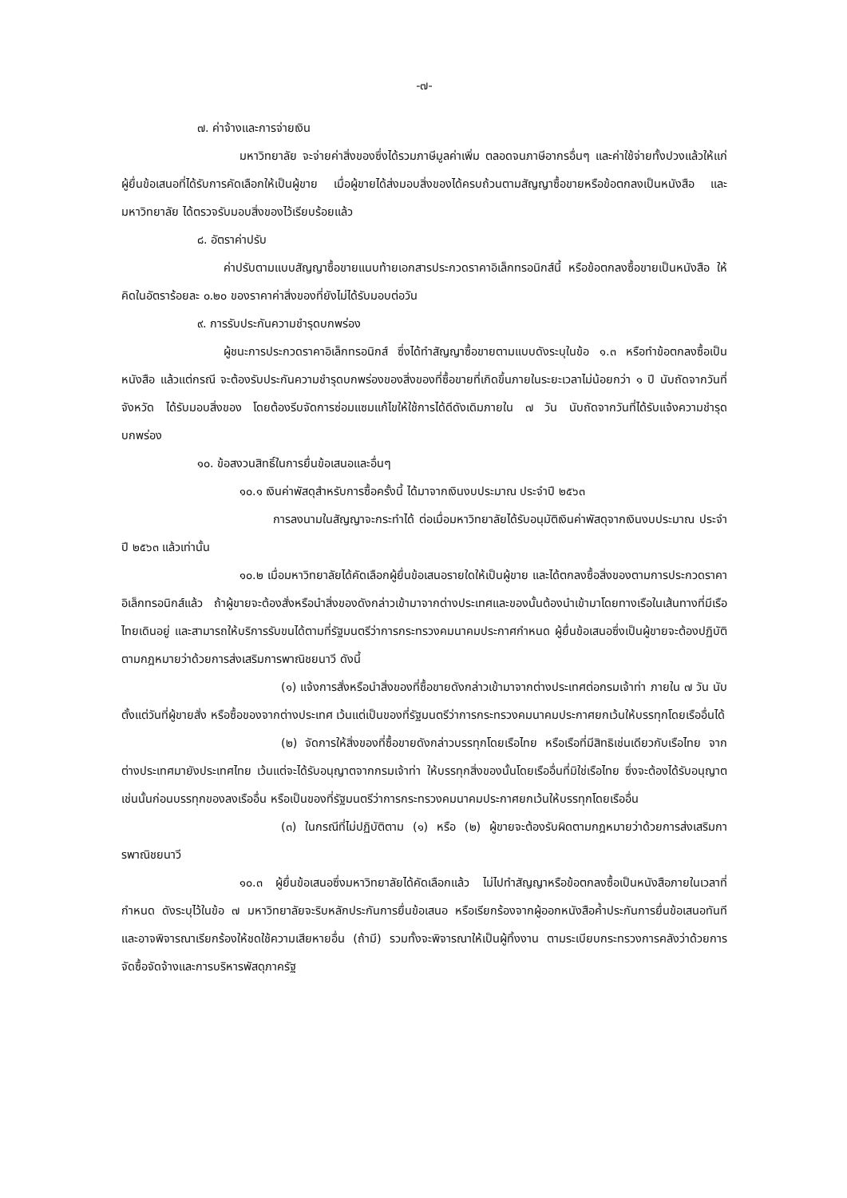-๗-
๗. ค่าจ้างและการจ่ายเงิน
มหาวิทยาลัย จะจ่ายค่าสิ่งของซึ่งได้รวมภาษีมูลค่าเพิ่ม ตลอดจนภาษีอากรอื่นๆ และค่าใช้จ่ายทั้งปวงแล้วให้แก่ผู้ยื่นข้อเสนอที่ได้รับการคัดเลือกให้เป็นผู้ขาย เมื่อผู้ขายได้ส่งมอบสิ่งของได้ครบถ้วนตามสัญญาซื้อขายหรือข้อตกลงเป็นหนังสือ และมหาวิทยาลัย ได้ตรวจรับมอบสิ่งของไว้เรียบร้อยแล้ว
๘. อัตราค่าปรับ
ค่าปรับตามแบบสัญญาซื้อขายแนบท้ายเอกสารประกวดราคาอิเล็กทรอนิกส์นี้ หรือข้อตกลงซื้อขายเป็นหนังสือ ให้คิดในอัตราร้อยละ ๐.๒๐ ของราคาค่าสิ่งของที่ยังไม่ได้รับมอบต่อวัน
๙. การรับประกันความชำรุดบกพร่อง
ผู้ชนะการประกวดราคาอิเล็กทรอนิกส์ ซึ่งได้ทำสัญญาซื้อขายตามแบบดังระบุในข้อ ๑.๓ หรือทำข้อตกลงซื้อเป็นหนังสือ แล้วแต่กรณี จะต้องรับประกันความชำรุดบกพร่องของสิ่งของที่ซื้อขายที่เกิดขึ้นภายในระยะเวลาไม่น้อยกว่า ๑ ปี นับถัดจากวันที่ จังหวัด ได้รับมอบสิ่งของ โดยต้องรีบจัดการซ่อมแซมแก้ไขให้ใช้การได้ดีดังเดิมภายใน ๗ วัน นับถัดจากวันที่ได้รับแจ้งความชำรุดบกพร่อง
๑๐. ข้อสงวนสิทธิ์ในการยื่นข้อเสนอและอื่นๆ
๑๐.๑ เงินค่าพัสดุสำหรับการซื้อครั้งนี้ ได้มาจากเงินงบประมาณ ประจำปี ๒๕๖๓
การลงนามในสัญญาจะกระทำได้ ต่อเมื่อมหาวิทยาลัยได้รับอนุมัติเงินค่าพัสดุจากเงินงบประมาณ ประจำปี ๒๕๖๓ แล้วเท่านั้น
๑๐.๒ เมื่อมหาวิทยาลัยได้คัดเลือกผู้ยื่นข้อเสนอรายใดให้เป็นผู้ขาย และได้ตกลงซื้อสิ่งของตามการประกวดราคาอิเล็กทรอนิกส์แล้ว ถ้าผู้ขายจะต้องสั่งหรือนำสิ่งของดังกล่าวเข้ามาจากต่างประเทศและของนั้นต้องนำเข้ามาโดยทางเรือในเส้นทางที่มีเรือไทยเดินอยู่ และสามารถให้บริการรับขนได้ตามที่รัฐมนตรีว่าการกระทรวงคมนาคมประกาศกำหนด ผู้ยื่นข้อเสนอซึ่งเป็นผู้ขายจะต้องปฏิบัติตามกฎหมายว่าด้วยการส่งเสริมการพาณิชยนาวี ดังนี้
(๑) แจ้งการสั่งหรือนำสิ่งของที่ซื้อขายดังกล่าวเข้ามาจากต่างประเทศต่อกรมเจ้าท่า ภายใน ๗ วัน นับตั้งแต่วันที่ผู้ขายสั่ง หรือซื้อของจากต่างประเทศ เว้นแต่เป็นของที่รัฐมนตรีว่าการกระทรวงคมนาคมประกาศยกเว้นให้บรรทุกโดยเรืออื่นได้
(๒) จัดการให้สิ่งของที่ซื้อขายดังกล่าวบรรทุกโดยเรือไทย หรือเรือที่มีสิทธิเช่นเดียวกับเรือไทย จากต่างประเทศมายังประเทศไทย เว้นแต่จะได้รับอนุญาตจากกรมเจ้าท่า ให้บรรทุกสิ่งของนั้นโดยเรืออื่นที่มิใช่เรือไทย ซึ่งจะต้องได้รับอนุญาตเช่นนั้นก่อนบรรทุกของลงเรืออื่น หรือเป็นของที่รัฐมนตรีว่าการกระทรวงคมนาคมประกาศยกเว้นให้บรรทุกโดยเรืออื่น
(๓) ในกรณีที่ไม่ปฏิบัติตาม (๑) หรือ (๒) ผู้ขายจะต้องรับผิดตามกฎหมายว่าด้วยการส่งเสริมการพาณิชยนาวี
๑๐.๓ ผู้ยื่นข้อเสนอซึ่งมหาวิทยาลัยได้คัดเลือกแล้ว ไม่ไปทำสัญญาหรือข้อตกลงซื้อเป็นหนังสือภายในเวลาที่กำหนด ดังระบุไว้ในข้อ ๗ มหาวิทยาลัยจะริบหลักประกันการยื่นข้อเสนอ หรือเรียกร้องจากผู้ออกหนังสือค้ำประกันการยื่นข้อเสนอทันที และอาจพิจารณาเรียกร้องให้ชดใช้ความเสียหายอื่น (ถ้ามี) รวมทั้งจะพิจารณาให้เป็นผู้ทิ้งงาน ตามระเบียบกระทรวงการคลังว่าด้วยการจัดซื้อจัดจ้างและการบริหารพัสดุภาครัฐ